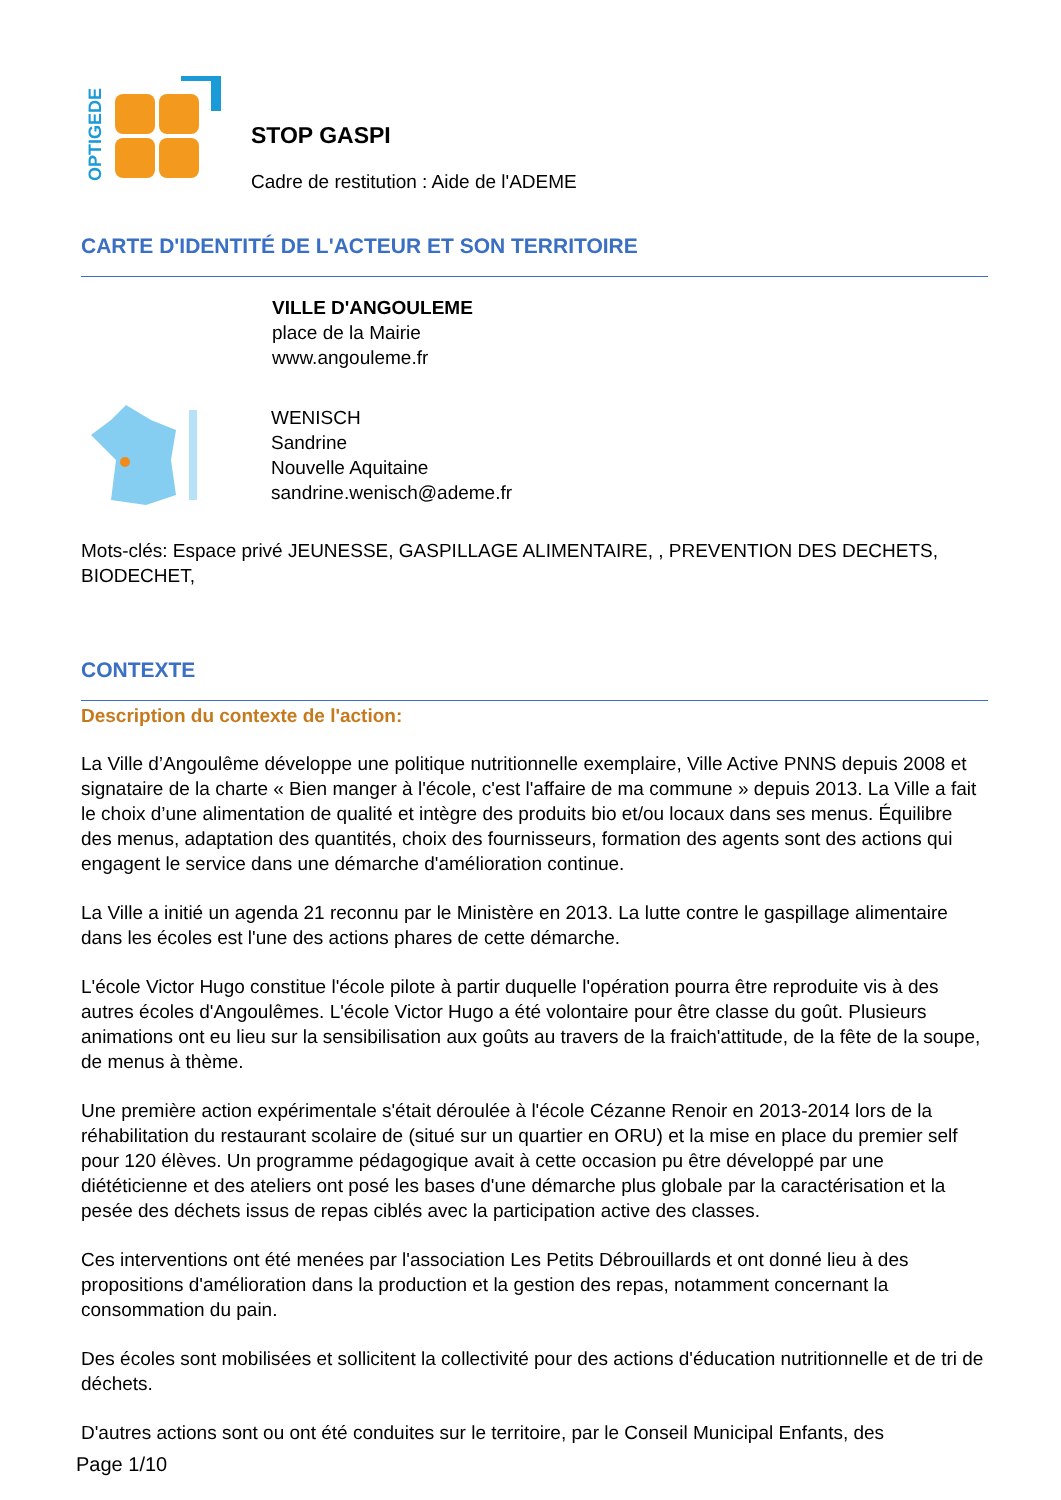OPTIGEDE
STOP GASPI
Cadre de restitution : Aide de l'ADEME
CARTE D'IDENTITÉ DE L'ACTEUR ET SON TERRITOIRE
VILLE D'ANGOULEME
place de la Mairie
www.angouleme.fr
WENISCH
Sandrine
Nouvelle Aquitaine
sandrine.wenisch@ademe.fr
Mots-clés: Espace privé JEUNESSE, GASPILLAGE ALIMENTAIRE, , PREVENTION DES DECHETS, BIODECHET,
CONTEXTE
Description du contexte de l'action:
La Ville d’Angoulême développe une politique nutritionnelle exemplaire, Ville Active PNNS depuis 2008 et signataire de la charte « Bien manger à l'école, c'est l'affaire de ma commune » depuis 2013. La Ville a fait le choix d’une alimentation de qualité et intègre des produits bio et/ou locaux dans ses menus. Équilibre des menus, adaptation des quantités, choix des fournisseurs, formation des agents sont des actions qui engagent le service dans une démarche d'amélioration continue.
La Ville a initié un agenda 21 reconnu par le Ministère en 2013. La lutte contre le gaspillage alimentaire dans les écoles est l'une des actions phares de cette démarche.
L'école Victor Hugo constitue l'école pilote à partir duquelle l'opération pourra être reproduite vis à des autres écoles d'Angoulêmes. L'école Victor Hugo a été volontaire pour être classe du goût. Plusieurs animations ont eu lieu sur la sensibilisation aux goûts au travers de la fraich'attitude, de la fête de la soupe, de menus à thème.
Une première action expérimentale s'était déroulée à l'école Cézanne Renoir en 2013-2014 lors de la réhabilitation du restaurant scolaire de (situé sur un quartier en ORU) et la mise en place du premier self pour 120 élèves. Un programme pédagogique avait à cette occasion pu être développé par une diététicienne et des ateliers ont posé les bases d'une démarche plus globale par la caractérisation et la pesée des déchets issus de repas ciblés avec la participation active des classes.
Ces interventions ont été menées par l'association Les Petits Débrouillards et ont donné lieu à des propositions d'amélioration dans la production et la gestion des repas, notamment concernant la consommation du pain.
Des écoles sont mobilisées et sollicitent la collectivité pour des actions d'éducation nutritionnelle et de tri de déchets.
D'autres actions sont ou ont été conduites sur le territoire, par le Conseil Municipal Enfants, des
Page 1/10